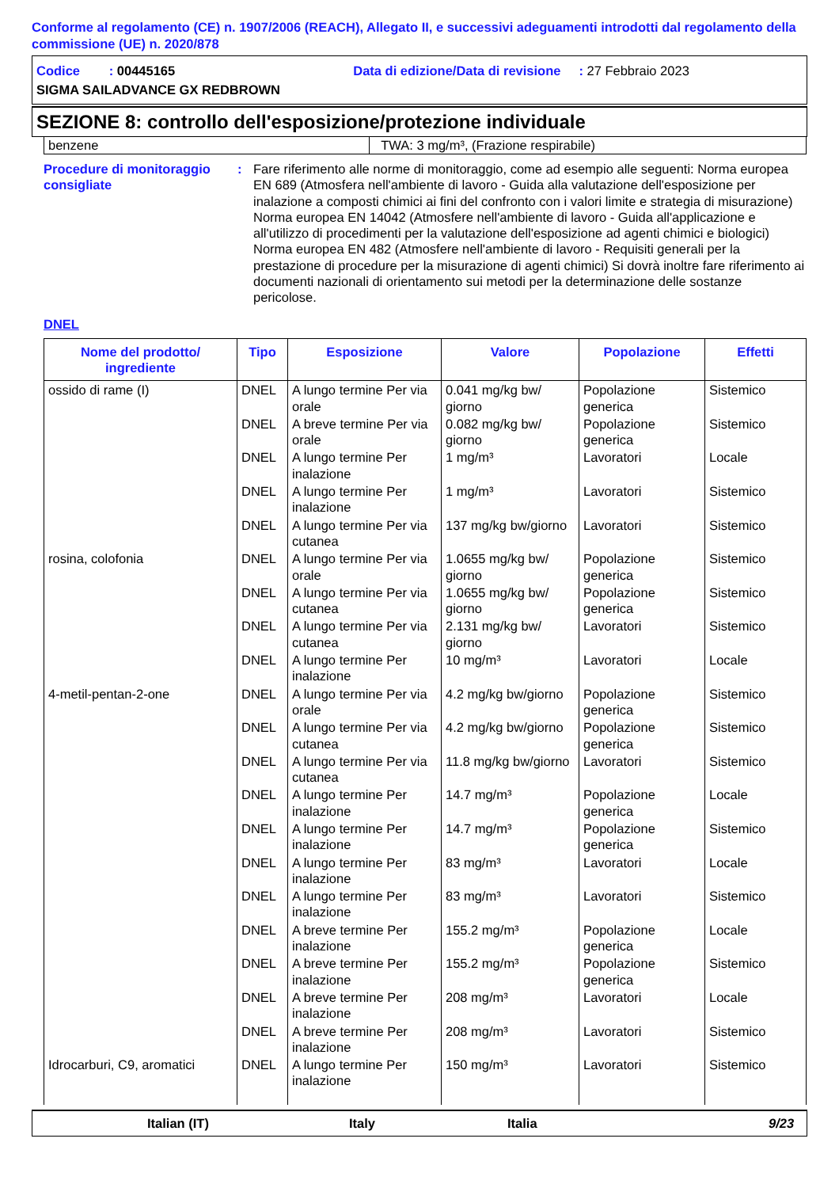Conforme al regolamento (CE) n. 1907/2006 (REACH), Allegato II, e successivi adeguamenti introdotti dal regolamento della commissione (UE) n. 2020/878
Codice : 00445165 Data di edizione/Data di revisione : 27 Febbraio 2023
SIGMA SAILADVANCE GX REDBROWN
SEZIONE 8: controllo dell'esposizione/protezione individuale
| benzene | TWA: 3 mg/m³, (Frazione respirabile) |
Procedure di monitoraggio consigliate
: Fare riferimento alle norme di monitoraggio, come ad esempio alle seguenti: Norma europea EN 689 (Atmosfera nell'ambiente di lavoro - Guida alla valutazione dell'esposizione per inalazione a composti chimici ai fini del confronto con i valori limite e strategia di misurazione) Norma europea EN 14042 (Atmosfere nell'ambiente di lavoro - Guida all'applicazione e all'utilizzo di procedimenti per la valutazione dell'esposizione ad agenti chimici e biologici) Norma europea EN 482 (Atmosfere nell'ambiente di lavoro - Requisiti generali per la prestazione di procedure per la misurazione di agenti chimici) Si dovrà inoltre fare riferimento ai documenti nazionali di orientamento sui metodi per la determinazione delle sostanze pericolose.
DNEL
| Nome del prodotto/ ingrediente | Tipo | Esposizione | Valore | Popolazione | Effetti |
| --- | --- | --- | --- | --- | --- |
| ossido di rame (I) | DNEL | A lungo termine Per via orale | 0.041 mg/kg bw/ giorno | Popolazione generica | Sistemico |
| | DNEL | A breve termine Per via orale | 0.082 mg/kg bw/ giorno | Popolazione generica | Sistemico |
| | DNEL | A lungo termine Per inalazione | 1 mg/m³ | Lavoratori | Locale |
| | DNEL | A lungo termine Per inalazione | 1 mg/m³ | Lavoratori | Sistemico |
| | DNEL | A lungo termine Per via cutanea | 137 mg/kg bw/giorno | Lavoratori | Sistemico |
| rosina, colofonia | DNEL | A lungo termine Per via orale | 1.0655 mg/kg bw/ giorno | Popolazione generica | Sistemico |
| | DNEL | A lungo termine Per via cutanea | 1.0655 mg/kg bw/ giorno | Popolazione generica | Sistemico |
| | DNEL | A lungo termine Per via cutanea | 2.131 mg/kg bw/ giorno | Lavoratori | Sistemico |
| | DNEL | A lungo termine Per inalazione | 10 mg/m³ | Lavoratori | Locale |
| 4-metil-pentan-2-one | DNEL | A lungo termine Per via orale | 4.2 mg/kg bw/giorno | Popolazione generica | Sistemico |
| | DNEL | A lungo termine Per via cutanea | 4.2 mg/kg bw/giorno | Popolazione generica | Sistemico |
| | DNEL | A lungo termine Per via cutanea | 11.8 mg/kg bw/giorno | Lavoratori | Sistemico |
| | DNEL | A lungo termine Per inalazione | 14.7 mg/m³ | Popolazione generica | Locale |
| | DNEL | A lungo termine Per inalazione | 14.7 mg/m³ | Popolazione generica | Sistemico |
| | DNEL | A lungo termine Per inalazione | 83 mg/m³ | Lavoratori | Locale |
| | DNEL | A lungo termine Per inalazione | 83 mg/m³ | Lavoratori | Sistemico |
| | DNEL | A breve termine Per inalazione | 155.2 mg/m³ | Popolazione generica | Locale |
| | DNEL | A breve termine Per inalazione | 155.2 mg/m³ | Popolazione generica | Sistemico |
| | DNEL | A breve termine Per inalazione | 208 mg/m³ | Lavoratori | Locale |
| | DNEL | A breve termine Per inalazione | 208 mg/m³ | Lavoratori | Sistemico |
| Idrocarburi, C9, aromatici | DNEL | A lungo termine Per inalazione | 150 mg/m³ | Lavoratori | Sistemico |
Italian (IT) Italy Italia 9/23